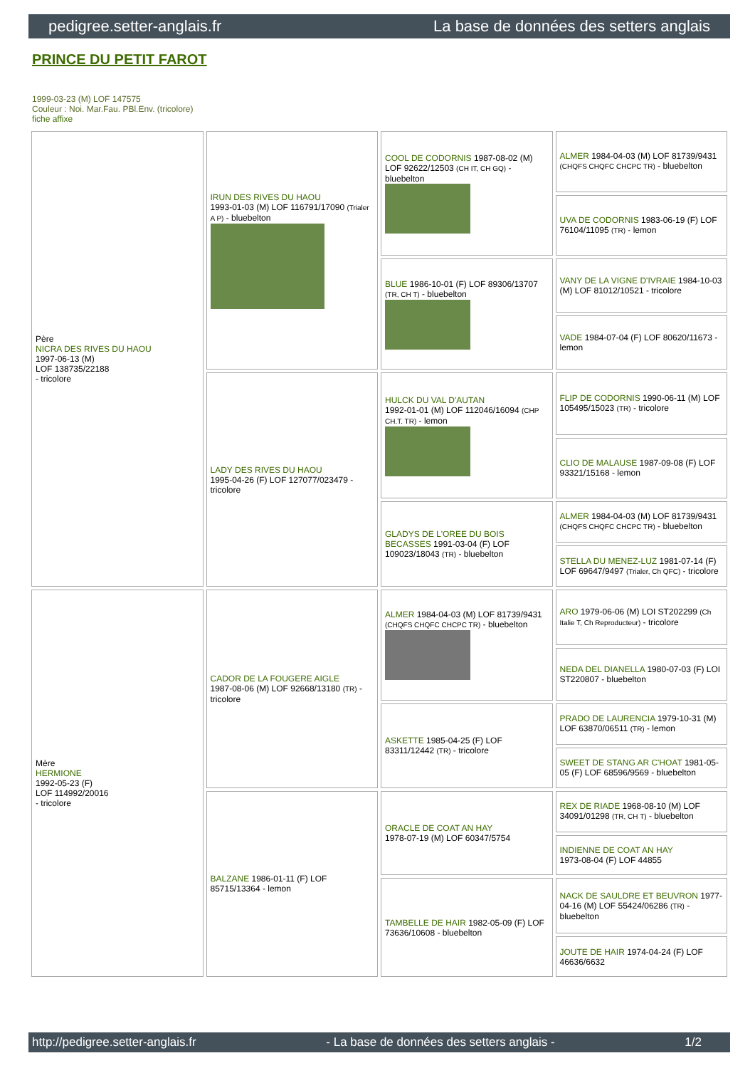pedigree.setter-anglais.fr La base de données des setters anglais
PRINCE DU PETIT FAROT
1999-03-23 (M) LOF 147575
Couleur : Noi. Mar.Fau. PBl.Env. (tricolore)
fiche affixe
| Père NICRA DES RIVES DU HAOU 1997-06-13 (M) LOF 138735/22188 - tricolore | IRUN DES RIVES DU HAOU 1993-01-03 (M) LOF 116791/17090 (Trialer A P) - bluebelton | COOL DE CODORNIS 1987-08-02 (M) LOF 92622/12503 (CH IT, CH GQ) - bluebelton | ALMER 1984-04-03 (M) LOF 81739/9431 (CHQFS CHQFC CHCPC TR) - bluebelton |
| | | | UVA DE CODORNIS 1983-06-19 (F) LOF 76104/11095 (TR) - lemon |
| | | BLUE 1986-10-01 (F) LOF 89306/13707 (TR, CH T) - bluebelton | VANY DE LA VIGNE D'IVRAIE 1984-10-03 (M) LOF 81012/10521 - tricolore |
| | | | VADE 1984-07-04 (F) LOF 80620/11673 - lemon |
| | LADY DES RIVES DU HAOU 1995-04-26 (F) LOF 127077/023479 - tricolore | HULCK DU VAL D'AUTAN 1992-01-01 (M) LOF 112046/16094 (CHP CH.T. TR) - lemon | FLIP DE CODORNIS 1990-06-11 (M) LOF 105495/15023 (TR) - tricolore |
| | | | CLIO DE MALAUSE 1987-09-08 (F) LOF 93321/15168 - lemon |
| | | GLADYS DE L'OREE DU BOIS BECASSES 1991-03-04 (F) LOF 109023/18043 (TR) - bluebelton | ALMER 1984-04-03 (M) LOF 81739/9431 (CHQFS CHQFC CHCPC TR) - bluebelton |
| | | | STELLA DU MENEZ-LUZ 1981-07-14 (F) LOF 69647/9497 (Trialer, Ch QFC) - tricolore |
| Mère HERMIONE 1992-05-23 (F) LOF 114992/20016 - tricolore | CADOR DE LA FOUGERE AIGLE 1987-08-06 (M) LOF 92668/13180 (TR) - tricolore | ALMER 1984-04-03 (M) LOF 81739/9431 (CHQFS CHQFC CHCPC TR) - bluebelton | ARO 1979-06-06 (M) LOI ST202299 (Ch Italie T, Ch Reproducteur) - tricolore |
| | | | NEDA DEL DIANELLA 1980-07-03 (F) LOI ST220807 - bluebelton |
| | | ASKETTE 1985-04-25 (F) LOF 83311/12442 (TR) - tricolore | PRADO DE LAURENCIA 1979-10-31 (M) LOF 63870/06511 (TR) - lemon |
| | | | SWEET DE STANG AR C'HOAT 1981-05-05 (F) LOF 68596/9569 - bluebelton |
| | BALZANE 1986-01-11 (F) LOF 85715/13364 - lemon | ORACLE DE COAT AN HAY 1978-07-19 (M) LOF 60347/5754 | REX DE RIADE 1968-08-10 (M) LOF 34091/01298 (TR, CH T) - bluebelton |
| | | | INDIENNE DE COAT AN HAY 1973-08-04 (F) LOF 44855 |
| | | TAMBELLE DE HAIR 1982-05-09 (F) LOF 73636/10608 - bluebelton | NACK DE SAULDRE ET BEUVRON 1977-04-16 (M) LOF 55424/06286 (TR) - bluebelton |
| | | | JOUTE DE HAIR 1974-04-24 (F) LOF 46636/6632 |
http://pedigree.setter-anglais.fr - La base de données des setters anglais - 1/2